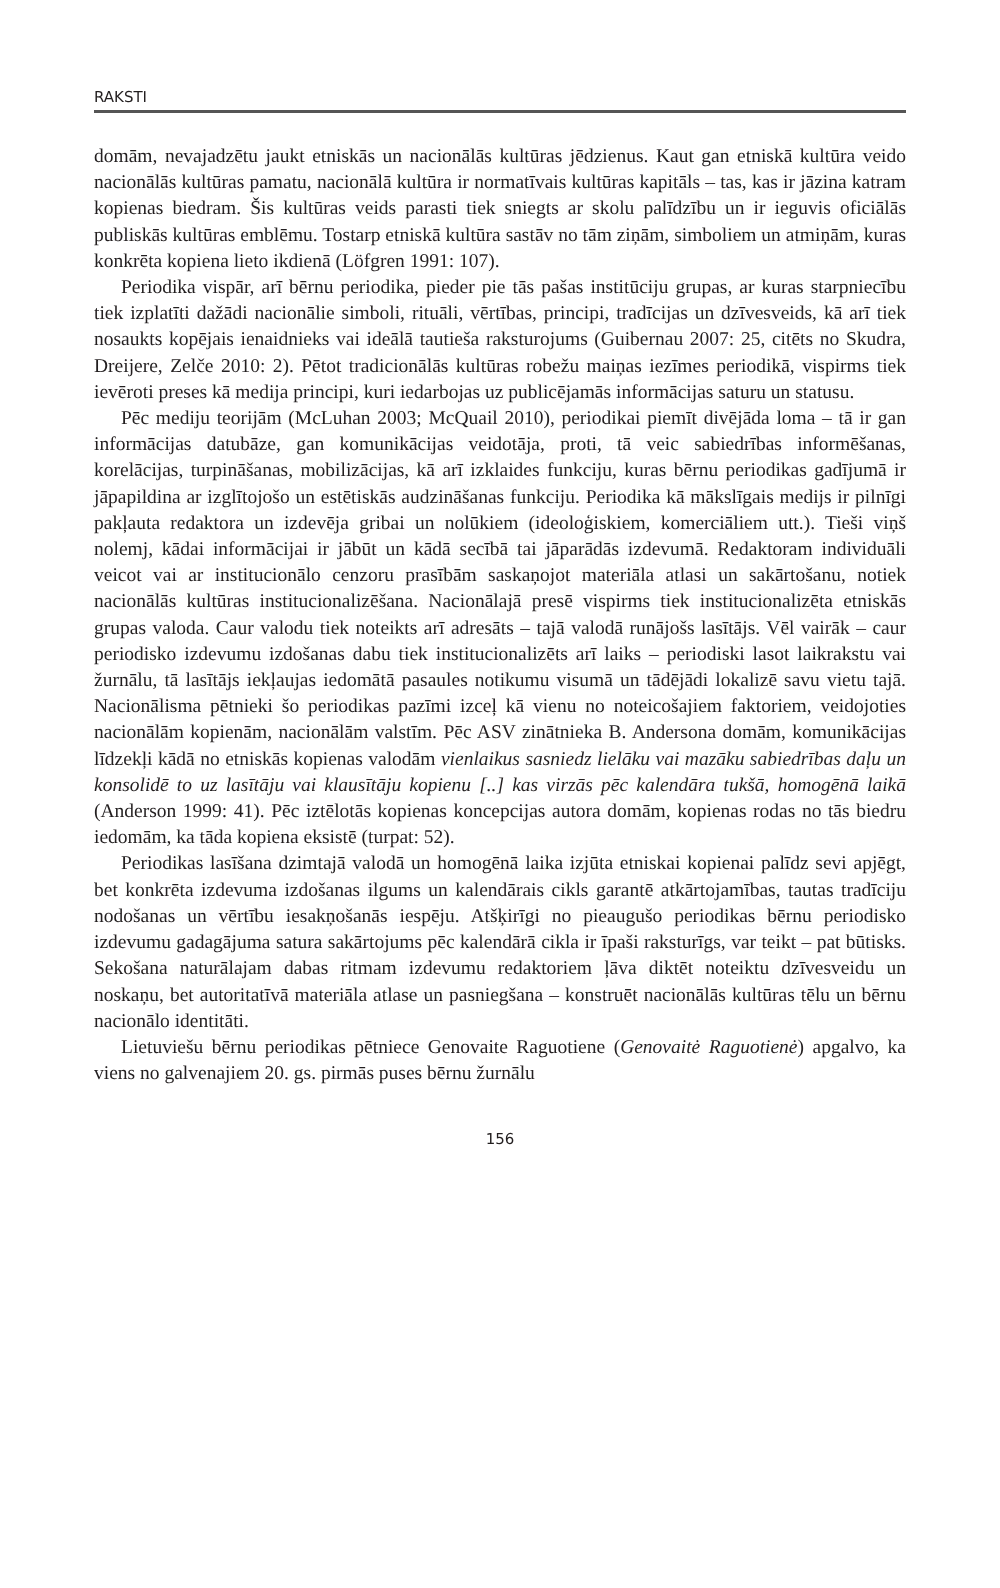RAKSTI
domām, nevajadzētu jaukt etniskās un nacionālās kultūras jēdzienus. Kaut gan etniskā kultūra veido nacionālās kultūras pamatu, nacionālā kultūra ir normatīvais kultūras kapitāls – tas, kas ir jāzina katram kopienas biedram. Šis kultūras veids parasti tiek sniegts ar skolu palīdzību un ir ieguvis oficiālās publiskās kultūras emblēmu. Tostarp etniskā kultūra sastāv no tām ziņām, simboliem un atmiņām, kuras konkrēta kopiena lieto ikdienā (Löfgren 1991: 107).
Periodika vispār, arī bērnu periodika, pieder pie tās pašas institūciju grupas, ar kuras starpniecību tiek izplatīti dažādi nacionālie simboli, rituāli, vērtības, principi, tradīcijas un dzīvesveids, kā arī tiek nosaukts kopējais ienaidnieks vai ideālā tautieša raksturojums (Guibernau 2007: 25, citēts no Skudra, Dreijere, Zelče 2010: 2). Pētot tradicionālās kultūras robežu maiņas iezīmes periodikā, vispirms tiek ievēroti preses kā medija principi, kuri iedarbojas uz publicējamās informācijas saturu un statusu.
Pēc mediju teorijām (McLuhan 2003; McQuail 2010), periodikai piemīt divējāda loma – tā ir gan informācijas datubāze, gan komunikācijas veidotāja, proti, tā veic sabiedrības informēšanas, korelācijas, turpināšanas, mobilizācijas, kā arī izklaides funkciju, kuras bērnu periodikas gadījumā ir jāpapildina ar izglītojošo un estētiskās audzināšanas funkciju. Periodika kā mākslīgais medijs ir pilnīgi pakļauta redaktora un izdevēja gribai un nolūkiem (ideoloģiskiem, komerciāliem utt.). Tieši viņš nolemj, kādai informācijai ir jābūt un kādā secībā tai jāparādās izdevumā. Redaktoram individuāli veicot vai ar institucionālo cenzoru prasībām saskaņojot materiāla atlasi un sakārtošanu, notiek nacionālās kultūras institucionalizēšana. Nacionālajā presē vispirms tiek institucionalizēta etniskās grupas valoda. Caur valodu tiek noteikts arī adresāts – tajā valodā runājošs lasītājs. Vēl vairāk – caur periodisko izdevumu izdošanas dabu tiek institucionalizēts arī laiks – periodiski lasot laikrakstu vai žurnālu, tā lasītājs iekļaujas iedomātā pasaules notikumu visumā un tādējādi lokalizē savu vietu tajā. Nacionālisma pētnieki šo periodikas pazīmi izceļ kā vienu no noteicošajiem faktoriem, veidojoties nacionālām kopienām, nacionālām valstīm. Pēc ASV zinātnieka B. Andersona domām, komunikācijas līdzekļi kādā no etniskās kopienas valodām vienlaikus sasniedz lielāku vai mazāku sabiedrības daļu un konsolidē to uz lasītāju vai klausītāju kopienu [..] kas virzās pēc kalendāra tukšā, homogēnā laikā (Anderson 1999: 41). Pēc iztēlotās kopienas koncepcijas autora domām, kopienas rodas no tās biedru iedomām, ka tāda kopiena eksistē (turpat: 52).
Periodikas lasīšana dzimtajā valodā un homogēnā laika izjūta etniskai kopienai palīdz sevi apjēgt, bet konkrēta izdevuma izdošanas ilgums un kalendārais cikls garantē atkārtojamības, tautas tradīciju nodošanas un vērtību iesakņošanās iespēju. Atšķirīgi no pieaugušo periodikas bērnu periodisko izdevumu gadagājuma satura sakārtojums pēc kalendārā cikla ir īpaši raksturīgs, var teikt – pat būtisks. Sekošana naturālajam dabas ritmam izdevumu redaktoriem ļāva diktēt noteiktu dzīvesveidu un noskaņu, bet autoritatīvā materiāla atlase un pasniegšana – konstruēt nacionālās kultūras tēlu un bērnu nacionālo identitāti.
Lietuviešu bērnu periodikas pētniece Genovaite Raguotiene (Genovaitė Raguotienė) apgalvo, ka viens no galvenajiem 20. gs. pirmās puses bērnu žurnālu
156